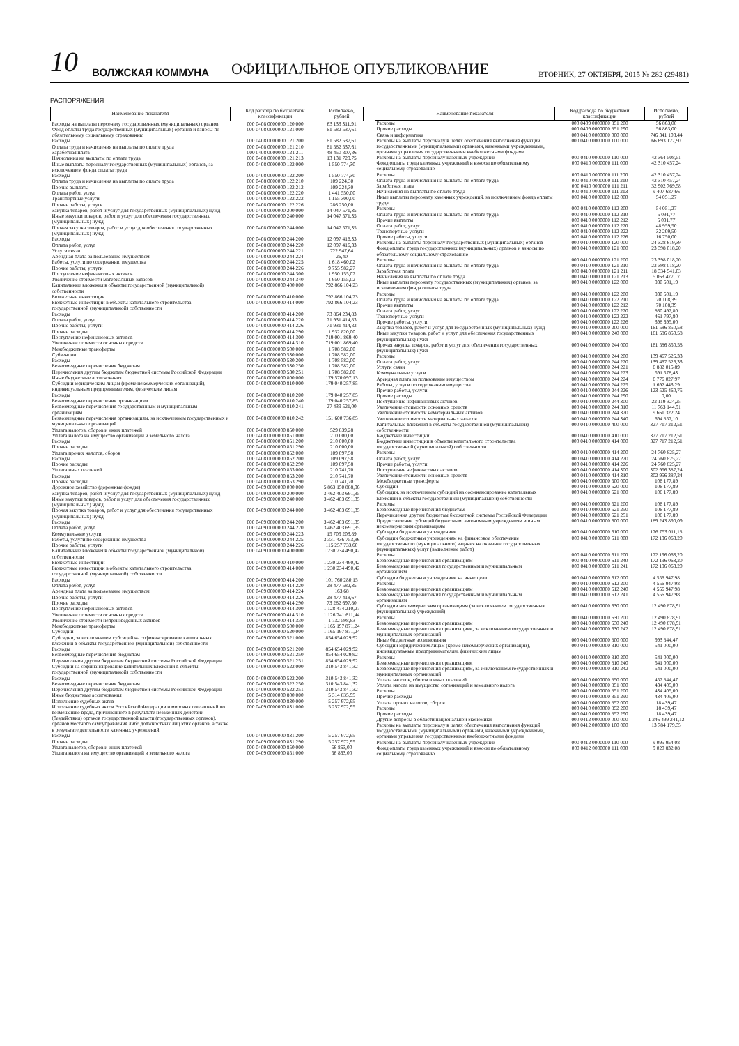10
ВОЛЖСКАЯ КОММУНА
ОФИЦИАЛЬНОЕ ОПУБЛИКОВАНИЕ
ВТОРНИК, 27 ОКТЯБРЯ, 2015 № 282 (29481)
РАСПОРЯЖЕНИЯ
| Наименование показателя | Код расхода по бюджетной классификации | Исполнено, рублей |
| --- | --- | --- |
| Расходы на выплаты персоналу государственных (муниципальных) органов | 000 0408 0000000 120 000 | 63 133 311,91 |
| Фонд оплаты труда государственных (муниципальных) органов и взносы по обязательному социальному страхованию | 000 0408 0000000 121 000 | 61 582 537,61 |
| Расходы | 000 0408 0000000 121 200 | 61 582 537,61 |
| Оплата труда и начисления на выплаты по оплате труда | 000 0408 0000000 121 210 | 61 582 537,61 |
| Заработная плата | 000 0408 0000000 121 211 | 48 450 807,86 |
| Начисления на выплаты по оплате труда | 000 0408 0000000 121 213 | 13 131 729,75 |
| Иные выплаты персоналу государственных (муниципальных) органов, за исключением фонда оплаты труда | 000 0408 0000000 122 000 | 1 550 774,30 |
| Расходы | 000 0408 0000000 122 200 | 1 550 774,30 |
| Оплата труда и начисления на выплаты по оплате труда | 000 0408 0000000 122 210 | 109 224,30 |
| Прочие выплаты | 000 0408 0000000 122 212 | 109 224,30 |
| Оплата работ, услуг | 000 0408 0000000 122 220 | 1 441 550,00 |
| Транспортные услуги | 000 0408 0000000 122 222 | 1 155 300,00 |
| Прочие работы, услуги | 000 0408 0000000 122 226 | 286 250,00 |
| Закупка товаров, работ и услуг для государственных (муниципальных) нужд | 000 0408 0000000 200 000 | 14 047 571,35 |
| Иные закупки товаров, работ и услуг для обеспечения государственных (муниципальных) нужд | 000 0408 0000000 240 000 | 14 047 571,35 |
| Прочая закупка товаров, работ и услуг для обеспечения государственных (муниципальных) нужд | 000 0408 0000000 244 000 | 14 047 571,35 |
| Расходы | 000 0408 0000000 244 200 | 12 097 416,33 |
| Оплата работ, услуг | 000 0408 0000000 244 220 | 12 097 416,33 |
| Услуги связи | 000 0408 0000000 244 221 | 722 947,64 |
| Арендная плата за пользование имуществом | 000 0408 0000000 244 224 | 26,40 |
| Работы, услуги по содержанию имущества | 000 0408 0000000 244 225 | 1 618 460,02 |
| Прочие работы, услуги | 000 0408 0000000 244 226 | 9 755 982,27 |
| Поступление нефинансовых активов | 000 0408 0000000 244 300 | 1 950 155,02 |
| Увеличение стоимости материальных запасов | 000 0408 0000000 244 340 | 1 950 155,02 |
| Капитальные вложения в объекты государственной (муниципальной) собственности | 000 0408 0000000 400 000 | 792 866 104,23 |
| Бюджетные инвестиции | 000 0408 0000000 410 000 | 792 866 104,23 |
| Бюджетные инвестиции в объекты капитального строительства государственной (муниципальной) собственности | 000 0408 0000000 414 000 | 792 866 104,23 |
| Расходы | 000 0408 0000000 414 200 | 73 864 234,83 |
| Оплата работ, услуг | 000 0408 0000000 414 220 | 71 931 414,83 |
| Прочие работы, услуги | 000 0408 0000000 414 226 | 71 931 414,83 |
| Прочие расходы | 000 0408 0000000 414 290 | 1 932 820,00 |
| Поступление нефинансовых активов | 000 0408 0000000 414 300 | 719 001 869,40 |
| Увеличение стоимости основных средств | 000 0408 0000000 414 310 | 719 001 869,40 |
| Межбюджетные трансферты | 000 0408 0000000 500 000 | 1 708 582,00 |
| Субвенции | 000 0408 0000000 530 000 | 1 708 582,00 |
| Расходы | 000 0408 0000000 530 200 | 1 708 582,00 |
| Безвозмездные перечисления бюджетам | 000 0408 0000000 530 250 | 1 708 582,00 |
| Перечисления другим бюджетам бюджетной системы Российской Федерации | 000 0408 0000000 530 251 | 1 708 582,00 |
| Иные бюджетные ассигнования | 000 0408 0000000 800 000 | 179 570 097,13 |
| Субсидии юридическим лицам (кроме некоммерческих организаций), индивидуальным предпринимателям, физическим лицам | 000 0408 0000000 810 000 | 179 040 257,85 |
| Расходы | 000 0408 0000000 810 200 | 179 040 257,85 |
| Безвозмездные перечисления организациям | 000 0408 0000000 810 240 | 179 040 257,85 |
| Безвозмездные перечисления государственным и муниципальным организациям | 000 0408 0000000 810 241 | 27 439 521,00 |
| Безвозмездные перечисления организациям, за исключением государственных и муниципальных организаций | 000 0408 0000000 810 242 | 151 600 736,85 |
| Уплата налогов, сборов и иных платежей | 000 0408 0000000 850 000 | 529 839,28 |
| Уплата налога на имущество организаций и земельного налога | 000 0408 0000000 851 000 | 210 000,00 |
| Расходы | 000 0408 0000000 851 200 | 210 000,00 |
| Прочие расходы | 000 0408 0000000 851 290 | 210 000,00 |
| Уплата прочих налогов, сборов | 000 0408 0000000 852 000 | 109 097,58 |
| Расходы | 000 0408 0000000 852 200 | 109 097,58 |
| Прочие расходы | 000 0408 0000000 852 290 | 109 097,58 |
| Уплата иных платежей | 000 0408 0000000 853 000 | 210 741,70 |
| Расходы | 000 0408 0000000 853 200 | 210 741,70 |
| Прочие расходы | 000 0408 0000000 853 290 | 210 741,70 |
| Дорожное хозяйство (дорожные фонды) | 000 0409 0000000 000 000 | 5 863 150 888,96 |
| Закупка товаров, работ и услуг для государственных (муниципальных) нужд | 000 0409 0000000 200 000 | 3 462 403 691,35 |
| Иные закупки товаров, работ и услуг для обеспечения государственных (муниципальных) нужд | 000 0409 0000000 240 000 | 3 462 403 691,35 |
| Прочая закупка товаров, работ и услуг для обеспечения государственных (муниципальных) нужд | 000 0409 0000000 244 000 | 3 462 403 691,35 |
| Расходы | 000 0409 0000000 244 200 | 3 462 403 691,35 |
| Оплата работ, услуг | 000 0409 0000000 244 220 | 3 462 403 691,35 |
| Коммунальные услуги | 000 0409 0000000 244 223 | 15 709 203,89 |
| Работы, услуги по содержанию имущества | 000 0409 0000000 244 225 | 3 331 436 753,86 |
| Прочие работы, услуги | 000 0409 0000000 244 226 | 115 257 733,60 |
| Капитальные вложения в объекты государственной (муниципальной) собственности | 000 0409 0000000 400 000 | 1 230 234 490,42 |
| Бюджетные инвестиции | 000 0409 0000000 410 000 | 1 230 234 490,42 |
| Бюджетные инвестиции в объекты капитального строительства государственной (муниципальной) собственности | 000 0409 0000000 414 000 | 1 230 234 490,42 |
| Расходы | 000 0409 0000000 414 200 | 101 760 280,15 |
| Оплата работ, услуг | 000 0409 0000000 414 220 | 28 477 582,35 |
| Арендная плата за пользование имуществом | 000 0409 0000000 414 224 | 163,68 |
| Прочие работы, услуги | 000 0409 0000000 414 226 | 28 477 418,67 |
| Прочие расходы | 000 0409 0000000 414 290 | 73 282 697,80 |
| Поступление нефинансовых активов | 000 0409 0000000 414 300 | 1 128 474 210,27 |
| Увеличение стоимости основных средств | 000 0409 0000000 414 310 | 1 126 741 611,44 |
| Увеличение стоимости непроизведенных активов | 000 0409 0000000 414 330 | 1 732 598,83 |
| Межбюджетные трансферты | 000 0409 0000000 500 000 | 1 165 197 871,24 |
| Субсидии | 000 0409 0000000 520 000 | 1 165 197 871,24 |
| Субсидии, за исключением субсидий на софинансирование капитальных вложений в объекты государственной (муниципальной) собственности | 000 0409 0000000 521 000 | 854 654 029,92 |
| Расходы | 000 0409 0000000 521 200 | 854 654 029,92 |
| Безвозмездные перечисления бюджетам | 000 0409 0000000 521 250 | 854 654 029,92 |
| Перечисления другим бюджетам бюджетной системы Российской Федерации | 000 0409 0000000 521 251 | 854 654 029,92 |
| Субсидии на софинансирование капитальных вложений в объекты государственной (муниципальной) собственности | 000 0409 0000000 522 000 | 310 543 841,32 |
| Расходы | 000 0409 0000000 522 200 | 310 543 841,32 |
| Безвозмездные перечисления бюджетам | 000 0409 0000000 522 250 | 310 543 841,32 |
| Перечисления другим бюджетам бюджетной системы Российской Федерации | 000 0409 0000000 522 251 | 310 543 841,32 |
| Иные бюджетные ассигнования | 000 0409 0000000 800 000 | 5 314 835,95 |
| Исполнение судебных актов | 000 0409 0000000 830 000 | 5 257 972,95 |
| Исполнение судебных актов Российской Федерации и мировых соглашений по возмещению вреда, причиненного в результате незаконных действий (бездействия) органов государственной власти (государственных органов), органов местного самоуправления либо должностных лиц этих органов, а также в результате деятельности казенных учреждений | 000 0409 0000000 831 000 | 5 257 972,95 |
| Расходы | 000 0409 0000000 831 200 | 5 257 972,95 |
| Прочие расходы | 000 0409 0000000 831 290 | 5 257 972,95 |
| Уплата налогов, сборов и иных платежей | 000 0409 0000000 850 000 | 56 863,00 |
| Уплата налога на имущество организаций и земельного налога | 000 0409 0000000 851 000 | 56 863,00 |
| Наименование показателя | Код расхода по бюджетной классификации | Исполнено, рублей |
| --- | --- | --- |
| Расходы | 000 0409 0000000 851 200 | 56 863,00 |
| Прочие расходы | 000 0409 0000000 851 290 | 56 863,00 |
| Связь и информатика | 000 0410 0000000 000 000 | 746 341 103,44 |
| Расходы на выплаты персоналу в целях обеспечения выполнения функций государственными (муниципальными) органами, казенными учреждениями, органами управления государственными внебюджетными фондами | 000 0410 0000000 100 000 | 66 693 127,90 |
| Расходы на выплаты персоналу казенных учреждений | 000 0410 0000000 110 000 | 42 364 508,51 |
| Фонд оплаты труда казенных учреждений и взносы по обязательному социальному страхованию | 000 0410 0000000 111 000 | 42 310 457,24 |
| Расходы | 000 0410 0000000 111 200 | 42 310 457,24 |
| Оплата труда и начисления на выплаты по оплате труда | 000 0410 0000000 111 210 | 42 310 457,24 |
| Заработная плата | 000 0410 0000000 111 211 | 32 902 769,58 |
| Начисления на выплаты по оплате труда | 000 0410 0000000 111 213 | 9 407 687,66 |
| Иные выплаты персоналу казенных учреждений, за исключением фонда оплаты труда | 000 0410 0000000 112 000 | 54 051,27 |
| Расходы | 000 0410 0000000 112 200 | 54 051,27 |
| Оплата труда и начисления на выплаты по оплате труда | 000 0410 0000000 112 210 | 5 091,77 |
| Прочие выплаты | 000 0410 0000000 112 212 | 5 091,77 |
| Оплата работ, услуг | 000 0410 0000000 112 220 | 48 959,50 |
| Транспортные услуги | 000 0410 0000000 112 222 | 32 209,50 |
| Прочие работы, услуги | 000 0410 0000000 112 226 | 16 750,00 |
| Расходы на выплаты персоналу государственных (муниципальных) органов | 000 0410 0000000 120 000 | 24 328 619,39 |
| Фонд оплаты труда государственных (муниципальных) органов и взносы по обязательному социальному страхованию | 000 0410 0000000 121 000 | 23 398 018,20 |
| Расходы | 000 0410 0000000 121 200 | 23 398 018,20 |
| Оплата труда и начисления на выплаты по оплате труда | 000 0410 0000000 121 210 | 23 398 018,20 |
| Заработная плата | 000 0410 0000000 121 211 | 18 334 541,03 |
| Начисления на выплаты по оплате труда | 000 0410 0000000 121 213 | 5 063 477,17 |
| Иные выплаты персоналу государственных (муниципальных) органов, за исключением фонда оплаты труда | 000 0410 0000000 122 000 | 930 601,19 |
| Расходы | 000 0410 0000000 122 200 | 930 601,19 |
| Оплата труда и начисления на выплаты по оплате труда | 000 0410 0000000 122 210 | 70 108,39 |
| Прочие выплаты | 000 0410 0000000 122 212 | 70 108,39 |
| Оплата работ, услуг | 000 0410 0000000 122 220 | 860 492,80 |
| Транспортные услуги | 000 0410 0000000 122 222 | 461 797,80 |
| Прочие работы, услуги | 000 0410 0000000 122 226 | 398 695,00 |
| Закупка товаров, работ и услуг для государственных (муниципальных) нужд | 000 0410 0000000 200 000 | 161 586 850,58 |
| Иные закупки товаров, работ и услуг для обеспечения государственных (муниципальных) нужд | 000 0410 0000000 240 000 | 161 586 850,58 |
| Прочая закупка товаров, работ и услуг для обеспечения государственных (муниципальных) нужд | 000 0410 0000000 244 000 | 161 586 850,58 |
| Расходы | 000 0410 0000000 244 200 | 139 467 526,33 |
| Оплата работ, услуг | 000 0410 0000000 244 220 | 139 467 526,33 |
| Услуги связи | 000 0410 0000000 244 221 | 6 882 015,89 |
| Коммунальные услуги | 000 0410 0000000 244 223 | 591 578,43 |
| Арендная плата за пользование имуществом | 000 0410 0000000 244 224 | 6 776 027,97 |
| Работы, услуги по содержанию имущества | 000 0410 0000000 244 225 | 1 692 443,29 |
| Прочие работы, услуги | 000 0410 0000000 244 226 | 123 525 460,75 |
| Прочие расходы | 000 0410 0000000 244 290 | 0,00 |
| Поступление нефинансовых активов | 000 0410 0000000 244 300 | 22 119 324,25 |
| Увеличение стоимости основных средств | 000 0410 0000000 244 310 | 11 763 144,91 |
| Увеличение стоимости нематериальных активов | 000 0410 0000000 244 320 | 9 661 322,24 |
| Увеличение стоимости материальных запасов | 000 0410 0000000 244 340 | 694 857,10 |
| Капитальные вложения в объекты государственной (муниципальной) собственности | 000 0410 0000000 400 000 | 327 717 212,51 |
| Бюджетные инвестиции | 000 0410 0000000 410 000 | 327 717 212,51 |
| Бюджетные инвестиции в объекты капитального строительства государственной (муниципальной) собственности | 000 0410 0000000 414 000 | 327 717 212,51 |
| Расходы | 000 0410 0000000 414 200 | 24 760 825,27 |
| Оплата работ, услуг | 000 0410 0000000 414 220 | 24 760 825,27 |
| Прочие работы, услуги | 000 0410 0000000 414 226 | 24 760 825,27 |
| Поступление нефинансовых активов | 000 0410 0000000 414 300 | 302 956 387,24 |
| Увеличение стоимости основных средств | 000 0410 0000000 414 310 | 302 956 387,24 |
| Межбюджетные трансферты | 000 0410 0000000 500 000 | 106 177,89 |
| Субсидии | 000 0410 0000000 520 000 | 106 177,89 |
| Субсидии, за исключением субсидий на софинансирование капитальных вложений в объекты государственной (муниципальной) собственности | 000 0410 0000000 521 000 | 106 177,89 |
| Расходы | 000 0410 0000000 521 200 | 106 177,89 |
| Безвозмездные перечисления бюджетам | 000 0410 0000000 521 250 | 106 177,89 |
| Перечисления другим бюджетам бюджетной системы Российской Федерации | 000 0410 0000000 521 251 | 106 177,89 |
| Предоставление субсидий бюджетным, автономным учреждениям и иным некоммерческим организациям | 000 0410 0000000 600 000 | 189 243 890,09 |
| Субсидии бюджетным учреждениям | 000 0410 0000000 610 000 | 176 753 011,18 |
| Субсидии бюджетным учреждениям на финансовое обеспечение государственного (муниципального) задания на оказание государственных (муниципальных) услуг (выполнение работ) | 000 0410 0000000 611 000 | 172 196 063,20 |
| Расходы | 000 0410 0000000 611 200 | 172 196 063,20 |
| Безвозмездные перечисления организациям | 000 0410 0000000 611 240 | 172 196 063,20 |
| Безвозмездные перечисления государственным и муниципальным организациям | 000 0410 0000000 611 241 | 172 196 063,20 |
| Субсидии бюджетным учреждениям на иные цели | 000 0410 0000000 612 000 | 4 556 947,98 |
| Расходы | 000 0410 0000000 612 200 | 4 556 947,98 |
| Безвозмездные перечисления организациям | 000 0410 0000000 612 240 | 4 556 947,98 |
| Безвозмездные перечисления государственным и муниципальным организациям | 000 0410 0000000 612 241 | 4 556 947,98 |
| Субсидии некоммерческим организациям (за исключением государственных (муниципальных) учреждений) | 000 0410 0000000 630 000 | 12 490 878,91 |
| Расходы | 000 0410 0000000 630 200 | 12 490 878,91 |
| Безвозмездные перечисления организациям | 000 0410 0000000 630 240 | 12 490 878,91 |
| Безвозмездные перечисления организациям, за исключением государственных и муниципальных организаций | 000 0410 0000000 630 242 | 12 490 878,91 |
| Иные бюджетные ассигнования | 000 0410 0000000 800 000 | 993 844,47 |
| Субсидии юридическим лицам (кроме некоммерческих организаций), индивидуальным предпринимателям, физическим лицам | 000 0410 0000000 810 000 | 541 000,00 |
| Расходы | 000 0410 0000000 810 200 | 541 000,00 |
| Безвозмездные перечисления организациям | 000 0410 0000000 810 240 | 541 000,00 |
| Безвозмездные перечисления организациям, за исключением государственных и муниципальных организаций | 000 0410 0000000 810 242 | 541 000,00 |
| Уплата налогов, сборов и иных платежей | 000 0410 0000000 850 000 | 452 844,47 |
| Уплата налога на имущество организаций и земельного налога | 000 0410 0000000 851 000 | 434 405,00 |
| Расходы | 000 0410 0000000 851 200 | 434 405,00 |
| Прочие расходы | 000 0410 0000000 851 290 | 434 405,00 |
| Уплата прочих налогов, сборов | 000 0410 0000000 852 000 | 18 439,47 |
| Расходы | 000 0410 0000000 852 200 | 18 439,47 |
| Прочие расходы | 000 0410 0000000 852 290 | 18 439,47 |
| Другие вопросы в области национальной экономики | 000 0412 0000000 000 000 | 1 246 499 241,12 |
| Расходы на выплаты персоналу в целях обеспечения выполнения функций государственными (муниципальными) органами, казенными учреждениями, органами управления государственными внебюджетными фондами | 000 0412 0000000 100 000 | 13 784 179,35 |
| Расходы на выплаты персоналу казенных учреждений | 000 0412 0000000 110 000 | 9 095 954,08 |
| Фонд оплаты труда казенных учреждений и взносы по обязательному социальному страхованию | 000 0412 0000000 111 000 | 9 020 832,08 |